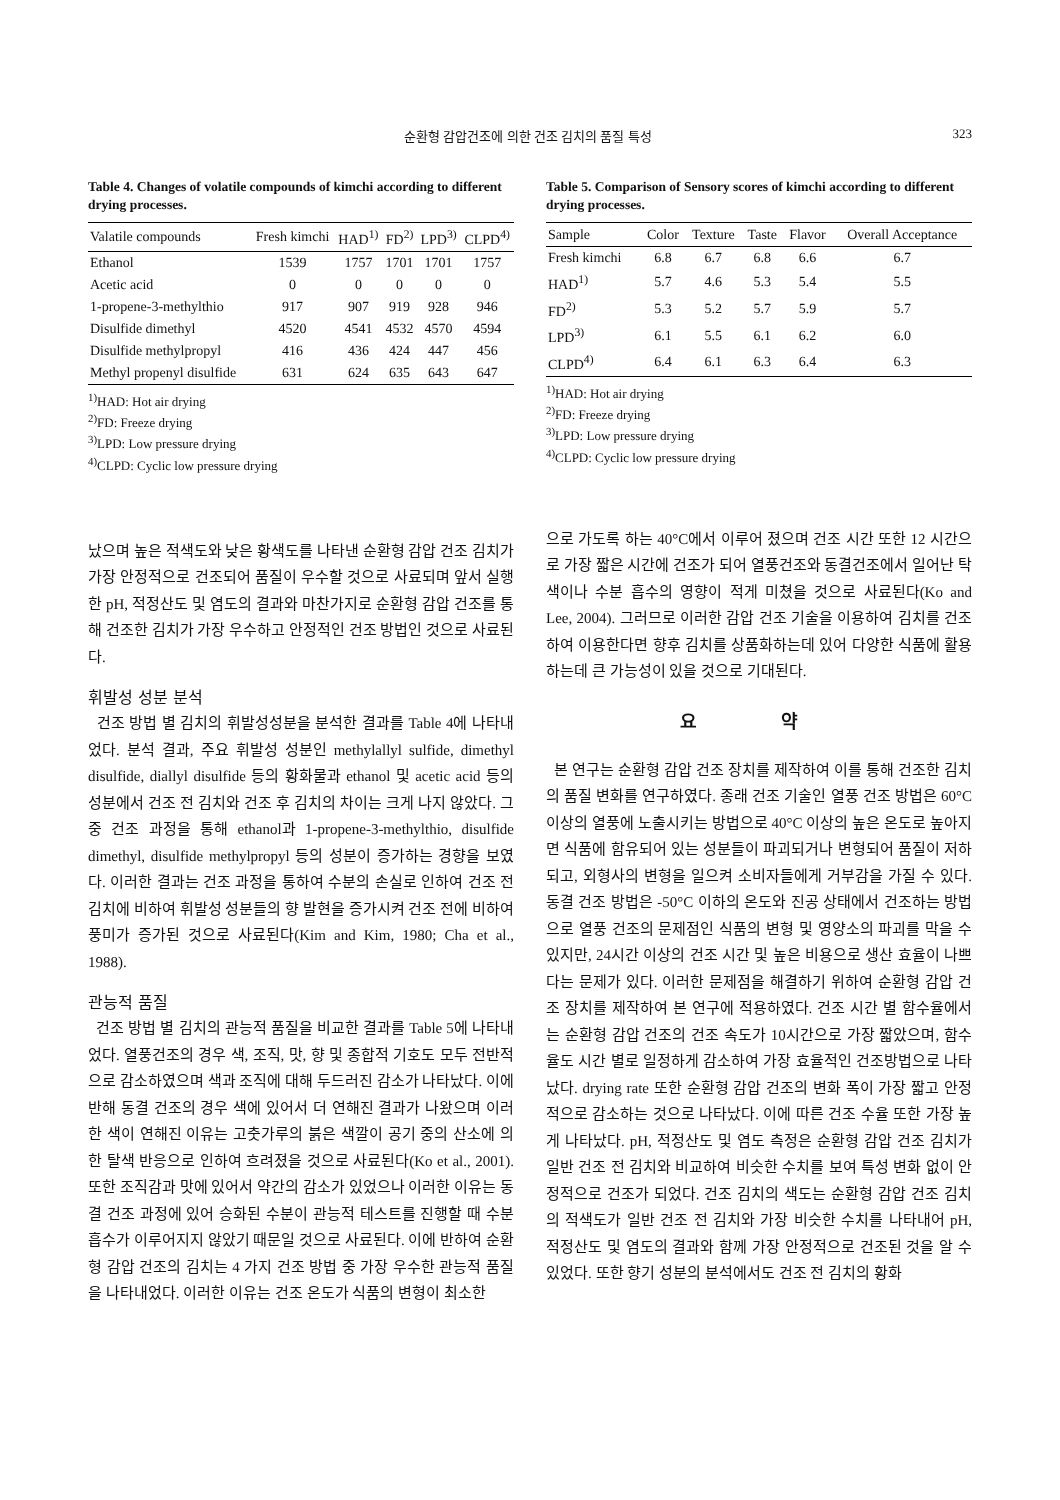순환형 감압건조에 의한 건조 김치의 품질 특성 323
Table 4. Changes of volatile compounds of kimchi according to different drying processes.
| Valatile compounds | Fresh kimchi | HAD<sup>1)</sup> | FD<sup>2)</sup> | LPD<sup>3)</sup> | CLPD<sup>4)</sup> |
| --- | --- | --- | --- | --- | --- |
| Ethanol | 1539 | 1757 | 1701 | 1701 | 1757 |
| Acetic acid | 0 | 0 | 0 | 0 | 0 |
| 1-propene-3-methylthio | 917 | 907 | 919 | 928 | 946 |
| Disulfide dimethyl | 4520 | 4541 | 4532 | 4570 | 4594 |
| Disulfide methylpropyl | 416 | 436 | 424 | 447 | 456 |
| Methyl propenyl disulfide | 631 | 624 | 635 | 643 | 647 |
<sup>1)</sup> HAD: Hot air drying
<sup>2)</sup> FD: Freeze drying
<sup>3)</sup> LPD: Low pressure drying
<sup>4)</sup> CLPD: Cyclic low pressure drying
났으며 높은 적색도와 낮은 황색도를 나타낸 순환형 감압 건조 김치가 가장 안정적으로 건조되어 품질이 우수할 것으로 사료되며 앞서 실행한 pH, 적정산도 및 염도의 결과와 마찬가지로 순환형 감압 건조를 통해 건조한 김치가 가장 우수하고 안정적인 건조 방법인 것으로 사료된다.
휘발성 성분 분석
건조 방법 별 김치의 휘발성성분을 분석한 결과를 Table 4에 나타내었다. 분석 결과, 주요 휘발성 성분인 methylallyl sulfide, dimethyl disulfide, diallyl disulfide 등의 황화물과 ethanol 및 acetic acid 등의 성분에서 건조 전 김치와 건조 후 김치의 차이는 크게 나지 않았다. 그 중 건조 과정을 통해 ethanol과 1-propene-3-methylthio, disulfide dimethyl, disulfide methylpropyl 등의 성분이 증가하는 경향을 보였다. 이러한 결과는 건조 과정을 통하여 수분의 손실로 인하여 건조 전 김치에 비하여 휘발성 성분들의 향 발현을 증가시켜 건조 전에 비하여 풍미가 증가된 것으로 사료된다(Kim and Kim, 1980; Cha et al., 1988).
관능적 품질
건조 방법 별 김치의 관능적 품질을 비교한 결과를 Table 5에 나타내었다. 열풍건조의 경우 색, 조직, 맛, 향 및 종합적 기호도 모두 전반적으로 감소하였으며 색과 조직에 대해 두드러진 감소가 나타났다. 이에 반해 동결 건조의 경우 색에 있어서 더 연해진 결과가 나왔으며 이러한 색이 연해진 이유는 고춧가루의 붉은 색깔이 공기 중의 산소에 의한 탈색 반응으로 인하여 흐려졌을 것으로 사료된다(Ko et al., 2001). 또한 조직감과 맛에 있어서 약간의 감소가 있었으나 이러한 이유는 동결 건조 과정에 있어 승화된 수분이 관능적 테스트를 진행할 때 수분 흡수가 이루어지지 않았기 때문일 것으로 사료된다. 이에 반하여 순환형 감압 건조의 김치는 4 가지 건조 방법 중 가장 우수한 관능적 품질을 나타내었다. 이러한 이유는 건조 온도가 식품의 변형이 최소한
Table 5. Comparison of Sensory scores of kimchi according to different drying processes.
| Sample | Color | Texture | Taste | Flavor | Overall Acceptance |
| --- | --- | --- | --- | --- | --- |
| Fresh kimchi | 6.8 | 6.7 | 6.8 | 6.6 | 6.7 |
| HAD<sup>1)</sup> | 5.7 | 4.6 | 5.3 | 5.4 | 5.5 |
| FD<sup>2)</sup> | 5.3 | 5.2 | 5.7 | 5.9 | 5.7 |
| LPD<sup>3)</sup> | 6.1 | 5.5 | 6.1 | 6.2 | 6.0 |
| CLPD<sup>4)</sup> | 6.4 | 6.1 | 6.3 | 6.4 | 6.3 |
<sup>1)</sup> HAD: Hot air drying
<sup>2)</sup> FD: Freeze drying
<sup>3)</sup> LPD: Low pressure drying
<sup>4)</sup> CLPD: Cyclic low pressure drying
으로 가도록 하는 40°C에서 이루어 졌으며 건조 시간 또한 12 시간으로 가장 짧은 시간에 건조가 되어 열풍건조와 동결건조에서 일어난 탁색이나 수분 흡수의 영향이 적게 미쳤을 것으로 사료된다(Ko and Lee, 2004). 그러므로 이러한 감압 건조 기술을 이용하여 김치를 건조하여 이용한다면 향후 김치를 상품화하는데 있어 다양한 식품에 활용하는데 큰 가능성이 있을 것으로 기대된다.
요 약
본 연구는 순환형 감압 건조 장치를 제작하여 이를 통해 건조한 김치의 품질 변화를 연구하였다. 종래 건조 기술인 열풍 건조 방법은 60°C 이상의 열풍에 노출시키는 방법으로 40°C 이상의 높은 온도로 높아지면 식품에 함유되어 있는 성분들이 파괴되거나 변형되어 품질이 저하되고, 외형사의 변형을 일으켜 소비자들에게 거부감을 가질 수 있다. 동결 건조 방법은 -50°C 이하의 온도와 진공 상태에서 건조하는 방법으로 열풍 건조의 문제점인 식품의 변형 및 영양소의 파괴를 막을 수 있지만, 24시간 이상의 건조 시간 및 높은 비용으로 생산 효율이 나쁘다는 문제가 있다. 이러한 문제점을 해결하기 위하여 순환형 감압 건조 장치를 제작하여 본 연구에 적용하였다. 건조 시간 별 함수율에서는 순환형 감압 건조의 건조 속도가 10시간으로 가장 짧았으며, 함수율도 시간 별로 일정하게 감소하여 가장 효율적인 건조방법으로 나타났다. drying rate 또한 순환형 감압 건조의 변화 폭이 가장 짧고 안정적으로 감소하는 것으로 나타났다. 이에 따른 건조 수율 또한 가장 높게 나타났다. pH, 적정산도 및 염도 측정은 순환형 감압 건조 김치가 일반 건조 전 김치와 비교하여 비슷한 수치를 보여 특성 변화 없이 안정적으로 건조가 되었다. 건조 김치의 색도는 순환형 감압 건조 김치의 적색도가 일반 건조 전 김치와 가장 비슷한 수치를 나타내어 pH, 적정산도 및 염도의 결과와 함께 가장 안정적으로 건조된 것을 알 수 있었다. 또한 향기 성분의 분석에서도 건조 전 김치의 황화